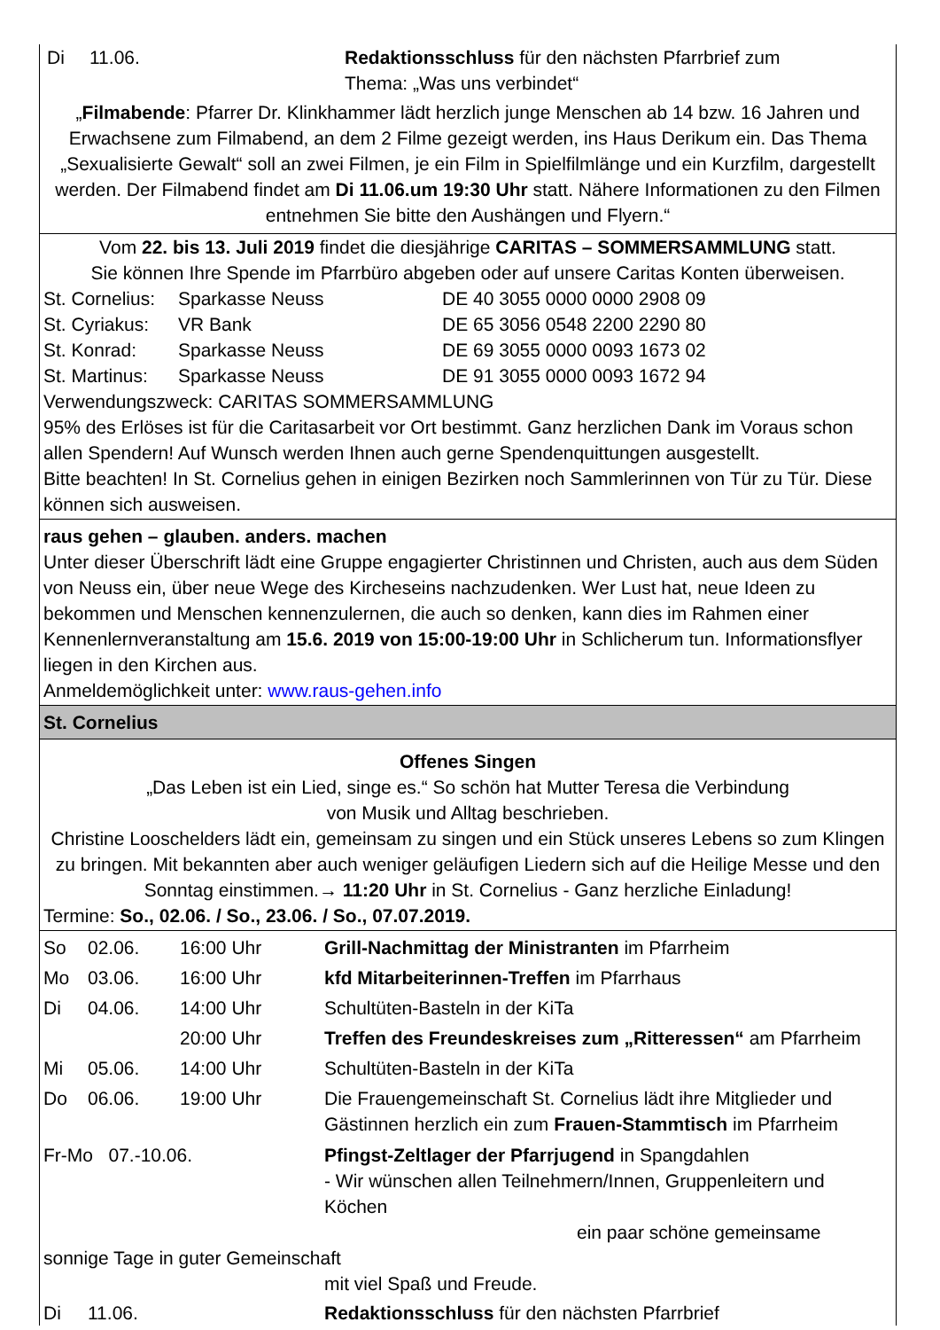| Di | 11.06. | Redaktionsschluss für den nächsten Pfarrbrief zum Thema: „Was uns verbindet“ |
„Filmabende: Pfarrer Dr. Klinkhammer lädt herzlich junge Menschen ab 14 bzw. 16 Jahren und Erwachsene zum Filmabend, an dem 2 Filme gezeigt werden, ins Haus Derikum ein. Das Thema „Sexualisierte Gewalt“ soll an zwei Filmen, je ein Film in Spielfilmlänge und ein Kurzfilm, dargestellt werden. Der Filmabend findet am Di 11.06.um 19:30 Uhr statt. Nähere Informationen zu den Filmen entnehmen Sie bitte den Aushängen und Flyern.“
Vom 22. bis 13. Juli 2019 findet die diesjährige CARITAS – SOMMERSAMMLUNG statt.
Sie können Ihre Spende im Pfarrbüro abgeben oder auf unsere Caritas Konten überweisen.
| St. Cornelius: | Sparkasse Neuss | DE 40 3055 0000 0000 2908 09 |
| St. Cyriakus: | VR Bank | DE 65 3056 0548 2200 2290 80 |
| St. Konrad: | Sparkasse Neuss | DE 69 3055 0000 0093 1673 02 |
| St. Martinus: | Sparkasse Neuss | DE 91 3055 0000 0093 1672 94 |
Verwendungszweck: CARITAS SOMMERSAMMLUNG
95% des Erlöses ist für die Caritasarbeit vor Ort bestimmt. Ganz herzlichen Dank im Voraus schon allen Spendern! Auf Wunsch werden Ihnen auch gerne Spendenquittungen ausgestellt.
Bitte beachten! In St. Cornelius gehen in einigen Bezirken noch Sammlerinnen von Tür zu Tür. Diese können sich ausweisen.
raus gehen – glauben. anders. machen
Unter dieser Überschrift lädt eine Gruppe engagierter Christinnen und Christen, auch aus dem Süden von Neuss ein, über neue Wege des Kircheseins nachzudenken. Wer Lust hat, neue Ideen zu bekommen und Menschen kennenzulernen, die auch so denken, kann dies im Rahmen einer Kennenlernveranstaltung am 15.6. 2019 von 15:00-19:00 Uhr in Schlicherum tun. Informationsflyer liegen in den Kirchen aus.
Anmeldemöglichkeit unter: www.raus-gehen.info
St. Cornelius
Offenes Singen
„Das Leben ist ein Lied, singe es.“ So schön hat Mutter Teresa die Verbindung
von Musik und Alltag beschrieben.
Christine Looschelders lädt ein, gemeinsam zu singen und ein Stück unseres Lebens so zum Klingen zu bringen. Mit bekannten aber auch weniger geläufigen Liedern sich auf die Heilige Messe und den Sonntag einstimmen.→ 11:20 Uhr in St. Cornelius - Ganz herzliche Einladung!
Termine: So., 02.06. / So., 23.06. / So., 07.07.2019.
| So | 02.06. | 16:00 Uhr | Grill-Nachmittag der Ministranten im Pfarrheim |
| Mo | 03.06. | 16:00 Uhr | kfd Mitarbeiterinnen-Treffen im Pfarrhaus |
| Di | 04.06. | 14:00 Uhr | Schultüten-Basteln in der KiTa |
| | | 20:00 Uhr | Treffen des Freundeskreises zum „Ritteressen“ am Pfarrheim |
| Mi | 05.06. | 14:00 Uhr | Schultüten-Basteln in der KiTa |
| Do | 06.06. | 19:00 Uhr | Die Frauengemeinschaft St. Cornelius lädt ihre Mitglieder und Gästinnen herzlich ein zum Frauen-Stammtisch im Pfarrheim |
| Fr-Mo 07.-10.06. | | | Pfingst-Zeltlager der Pfarrjugend in Spangdahlen - Wir wünschen allen Teilnehmern/Innen, Gruppenleitern und Köchen ein paar schöne gemeinsame |
| sonnige Tage in guter Gemeinschaft | | | |
| | | | mit viel Spaß und Freude. |
| Di | 11.06. | | Redaktionsschluss für den nächsten Pfarrbrief |